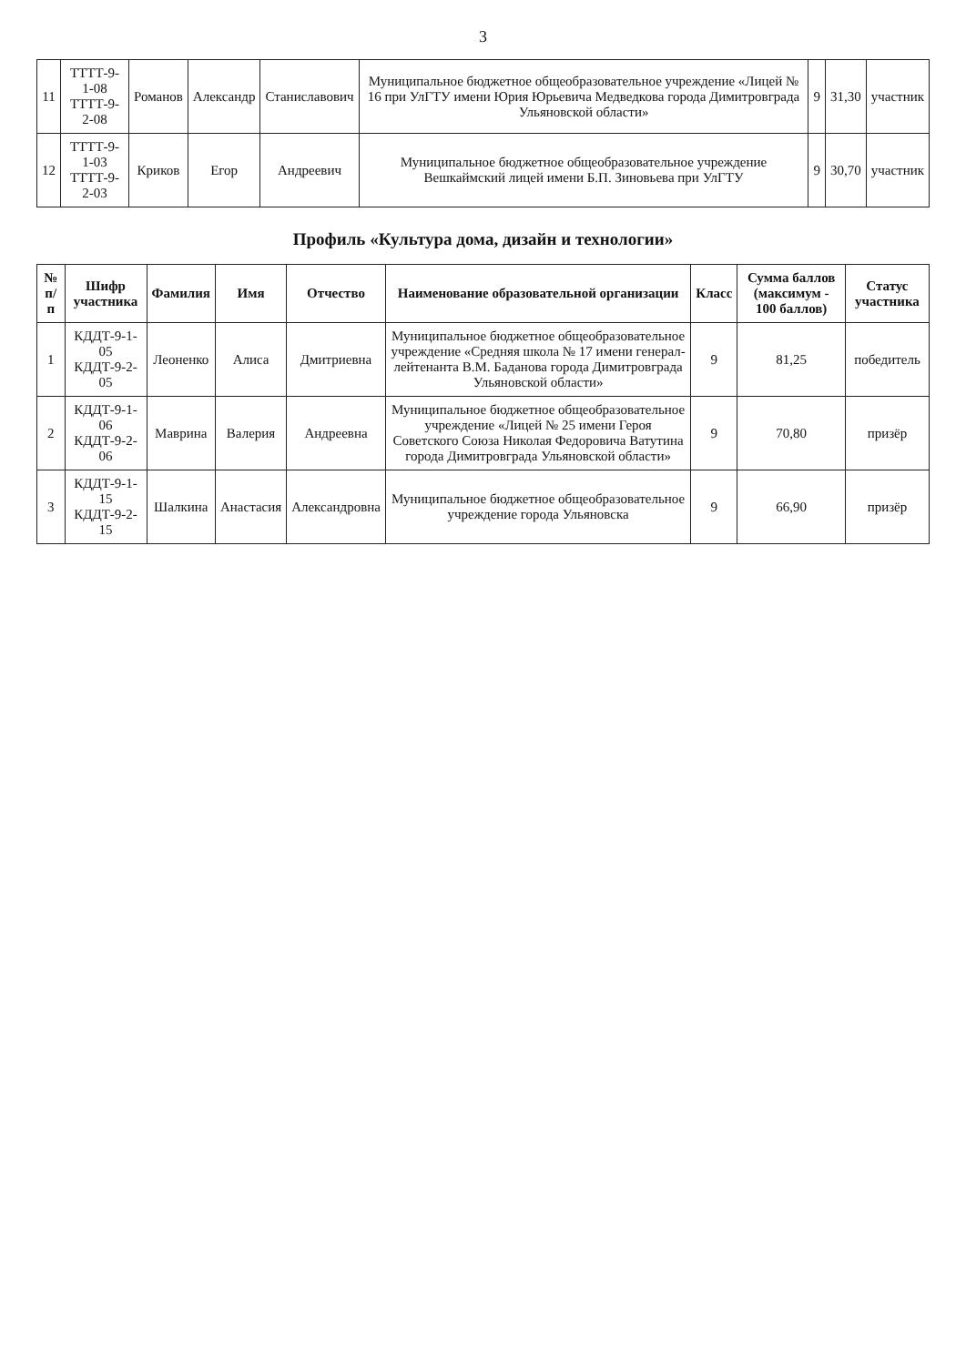3
| 11 | ТТТТ-9-1-08 ТТТТ-9-2-08 | Романов | Александр | Станиславович | Муниципальное бюджетное общеобразовательное учреждение «Лицей № 16 при УлГТУ имени Юрия Юрьевича Медведкова города Димитровграда Ульяновской области» | 9 | 31,30 | участник |
| 12 | ТТТТ-9-1-03 ТТТТ-9-2-03 | Криков | Егор | Андреевич | Муниципальное бюджетное общеобразовательное учреждение Вешкаймский лицей имени Б.П. Зиновьева при УлГТУ | 9 | 30,70 | участник |
Профиль «Культура дома, дизайн и технологии»
| № п/п | Шифр участника | Фамилия | Имя | Отчество | Наименование образовательной организации | Класс | Сумма баллов (максимум - 100 баллов) | Статус участника |
| --- | --- | --- | --- | --- | --- | --- | --- | --- |
| 1 | КДДТ-9-1-05 КДДТ-9-2-05 | Леоненко | Алиса | Дмитриевна | Муниципальное бюджетное общеобразовательное учреждение «Средняя школа № 17 имени генерал-лейтенанта В.М. Баданова города Димитровграда Ульяновской области» | 9 | 81,25 | победитель |
| 2 | КДДТ-9-1-06 КДДТ-9-2-06 | Маврина | Валерия | Андреевна | Муниципальное бюджетное общеобразовательное учреждение «Лицей № 25 имени Героя Советского Союза Николая Федоровича Ватутина города Димитровграда Ульяновской области» | 9 | 70,80 | призёр |
| 3 | КДДТ-9-1-15 КДДТ-9-2-15 | Шалкина | Анастасия | Александровна | Муниципальное бюджетное общеобразовательное учреждение города Ульяновска | 9 | 66,90 | призёр |